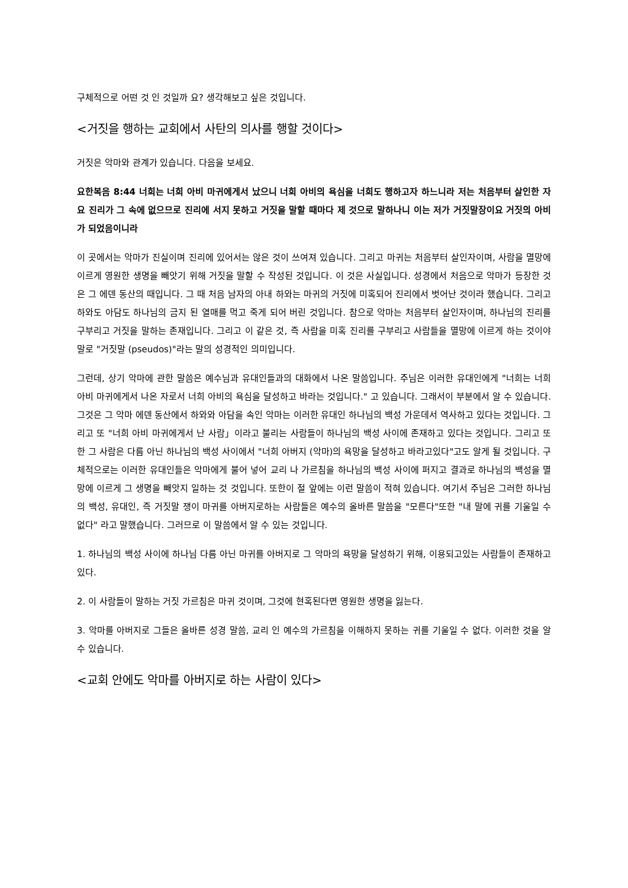구체적으로 어떤 것 인 것일까 요? 생각해보고 싶은 것입니다.
<거짓을 행하는 교회에서 사탄의 의사를 행할 것이다>
거짓은 악마와 관계가 있습니다. 다음을 보세요.
요한복음 8:44 너희는 너희 아비 마귀에게서 났으니 너희 아비의 욕심을 너희도 행하고자 하느니라 저는 처음부터 살인한 자요 진리가 그 속에 없으므로 진리에 서지 못하고 거짓을 말할 때마다 제 것으로 말하나니 이는 저가 거짓말장이요 거짓의 아비가 되었음이니라
이 곳에서는 악마가 진실이며 진리에 있어서는 않은 것이 쓰여져 있습니다. 그리고 마귀는 처음부터 살인자이며, 사람을 멸망에 이르게 영원한 생명을 빼앗기 위해 거짓을 말할 수 작성된 것입니다. 이 것은 사실입니다. 성경에서 처음으로 악마가 등장한 것은 그 에덴 동산의 때입니다. 그 때 처음 남자의 아내 하와는 마귀의 거짓에 미혹되어 진리에서 벗어난 것이라 했습니다. 그리고 하와도 아담도 하나님의 금지 된 열매를 먹고 죽게 되어 버린 것입니다. 참으로 악마는 처음부터 살인자이며, 하나님의 진리를 구부리고 거짓을 말하는 존재입니다. 그리고 이 같은 것, 즉 사람을 미혹 진리를 구부리고 사람들을 멸망에 이르게 하는 것이야말로 "거짓말 (pseudos)"라는 말의 성경적인 의미입니다.
그런데, 상기 악마에 관한 말씀은 예수님과 유대인들과의 대화에서 나온 말씀입니다. 주님은 이러한 유대인에게 "너희는 너희 아비 마귀에게서 나온 자로서 너희 아비의 욕심을 달성하고 바라는 것입니다." 고 있습니다. 그래서이 부분에서 알 수 있습니다. 그것은 그 악마 에덴 동산에서 하와와 아담을 속인 악마는 이러한 유대인 하나님의 백성 가운데서 역사하고 있다는 것입니다. 그리고 또 "너희 아비 마귀에게서 난 사람」이라고 불리는 사람들이 하나님의 백성 사이에 존재하고 있다는 것입니다. 그리고 또한 그 사람은 다름 아닌 하나님의 백성 사이에서 "너희 아버지 (악마)의 욕망을 달성하고 바라고있다"고도 알게 될 것입니다. 구체적으로는 이러한 유대인들은 악마에게 불어 넣어 교리 나 가르침을 하나님의 백성 사이에 퍼지고 결과로 하나님의 백성을 멸망에 이르게 그 생명을 빼앗지 일하는 것 것입니다. 또한이 절 앞에는 이런 말씀이 적혀 있습니다. 여기서 주님은 그러한 하나님의 백성, 유대인, 즉 거짓말 쟁이 마귀를 아버지로하는 사람들은 예수의 올바른 말씀을 "모른다"또한 "내 말에 귀를 기울일 수 없다" 라고 말했습니다. 그러므로 이 말씀에서 알 수 있는 것입니다.
1. 하나님의 백성 사이에 하나님 다름 아닌 마귀를 아버지로 그 악마의 욕망을 달성하기 위해, 이용되고있는 사람들이 존재하고있다.
2. 이 사람들이 말하는 거짓 가르침은 마귀 것이며, 그것에 현혹된다면 영원한 생명을 잃는다.
3. 악마를 아버지로 그들은 올바른 성경 말씀, 교리 인 예수의 가르침을 이해하지 못하는 귀를 기울일 수 없다. 이러한 것을 알 수 있습니다.
<교회 안에도 악마를 아버지로 하는 사람이 있다>